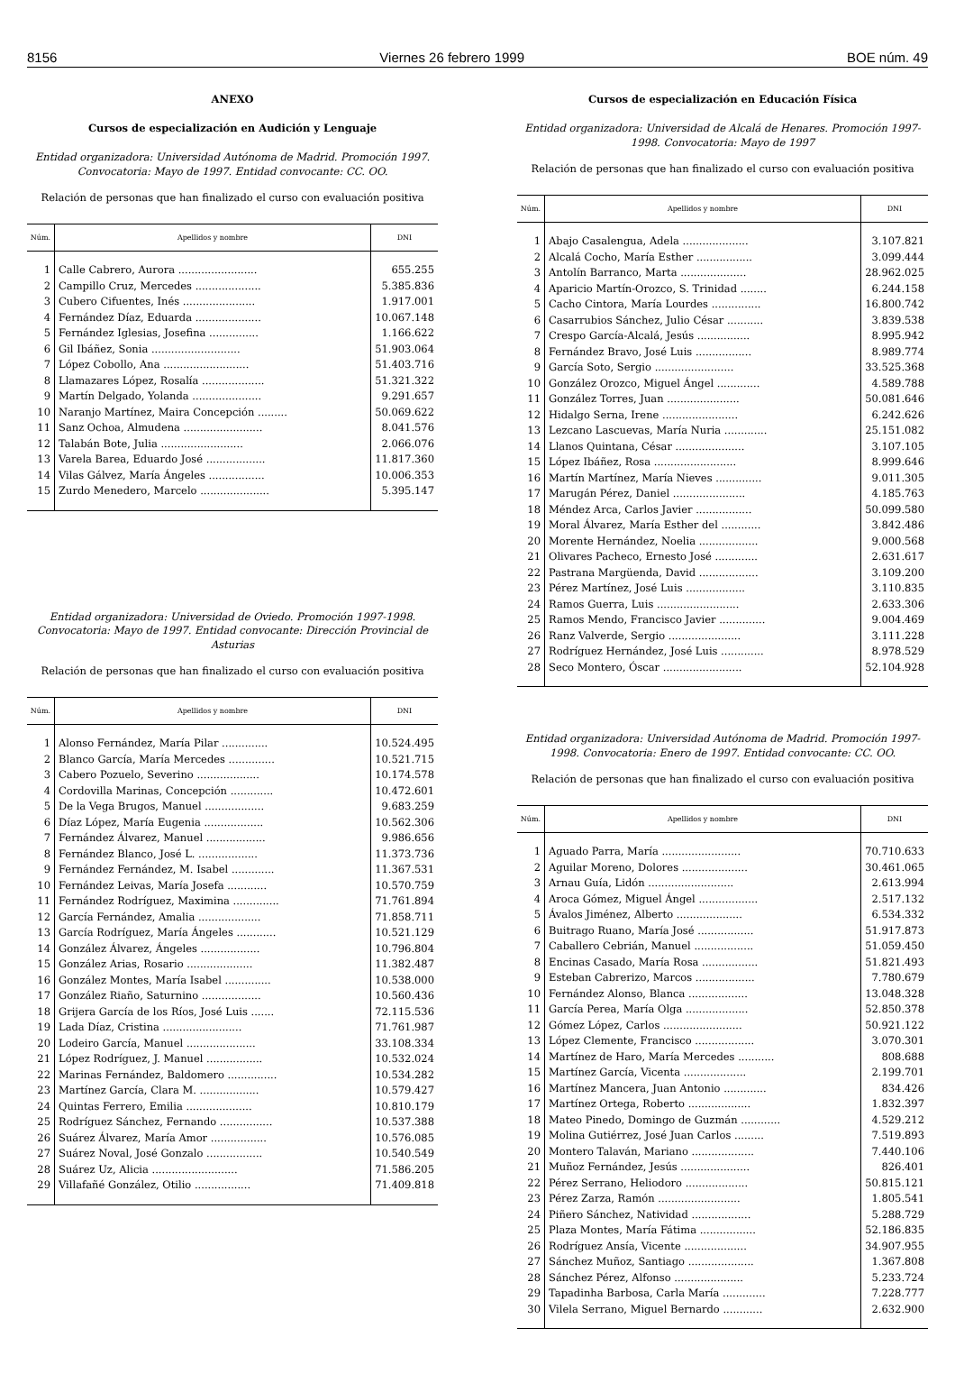8156 Viernes 26 febrero 1999 BOE núm. 49
ANEXO
Cursos de especialización en Audición y Lenguaje
Entidad organizadora: Universidad Autónoma de Madrid. Promoción 1997. Convocatoria: Mayo de 1997. Entidad convocante: CC. OO.
Relación de personas que han finalizado el curso con evaluación positiva
| Núm. | Apellidos y nombre | DNI |
| --- | --- | --- |
| 1 | Calle Cabrero, Aurora ........................ | 655.255 |
| 2 | Campillo Cruz, Mercedes .................... | 5.385.836 |
| 3 | Cubero Cifuentes, Inés ...................... | 1.917.001 |
| 4 | Fernández Díaz, Eduarda .................... | 10.067.148 |
| 5 | Fernández Iglesias, Josefina ............... | 1.166.622 |
| 6 | Gil Ibáñez, Sonia ........................... | 51.903.064 |
| 7 | López Cobollo, Ana .......................... | 51.403.716 |
| 8 | Llamazares López, Rosalía ................... | 51.321.322 |
| 9 | Martín Delgado, Yolanda ..................... | 9.291.657 |
| 10 | Naranjo Martínez, Maira Concepción ......... | 50.069.622 |
| 11 | Sanz Ochoa, Almudena ........................ | 8.041.576 |
| 12 | Talabán Bote, Julia ......................... | 2.066.076 |
| 13 | Varela Barea, Eduardo José .................. | 11.817.360 |
| 14 | Vilas Gálvez, María Ángeles ................. | 10.006.353 |
| 15 | Zurdo Menedero, Marcelo ..................... | 5.395.147 |
Entidad organizadora: Universidad de Oviedo. Promoción 1997-1998. Convocatoria: Mayo de 1997. Entidad convocante: Dirección Provincial de Asturias
Relación de personas que han finalizado el curso con evaluación positiva
| Núm. | Apellidos y nombre | DNI |
| --- | --- | --- |
| 1 | Alonso Fernández, María Pilar .............. | 10.524.495 |
| 2 | Blanco García, María Mercedes .............. | 10.521.715 |
| 3 | Cabero Pozuelo, Severino ................... | 10.174.578 |
| 4 | Cordovilla Marinas, Concepción ............. | 10.472.601 |
| 5 | De la Vega Brugos, Manuel .................. | 9.683.259 |
| 6 | Díaz López, María Eugenia .................. | 10.562.306 |
| 7 | Fernández Álvarez, Manuel .................. | 9.986.656 |
| 8 | Fernández Blanco, José L. .................. | 11.373.736 |
| 9 | Fernández Fernández, M. Isabel ............. | 11.367.531 |
| 10 | Fernández Leivas, María Josefa ............ | 10.570.759 |
| 11 | Fernández Rodríguez, Maximina .............. | 71.761.894 |
| 12 | García Fernández, Amalia ................... | 71.858.711 |
| 13 | García Rodríguez, María Ángeles ............ | 10.521.129 |
| 14 | González Álvarez, Ángeles .................. | 10.796.804 |
| 15 | González Arias, Rosario .................... | 11.382.487 |
| 16 | González Montes, María Isabel .............. | 10.538.000 |
| 17 | González Riaño, Saturnino .................. | 10.560.436 |
| 18 | Grijera García de los Ríos, José Luis ....... | 72.115.536 |
| 19 | Lada Díaz, Cristina ........................ | 71.761.987 |
| 20 | Lodeiro García, Manuel ..................... | 33.108.334 |
| 21 | López Rodríguez, J. Manuel ................. | 10.532.024 |
| 22 | Marinas Fernández, Baldomero ............... | 10.534.282 |
| 23 | Martínez García, Clara M. .................. | 10.579.427 |
| 24 | Quintas Ferrero, Emilia .................... | 10.810.179 |
| 25 | Rodríguez Sánchez, Fernando ................ | 10.537.388 |
| 26 | Suárez Álvarez, María Amor ................. | 10.576.085 |
| 27 | Suárez Noval, José Gonzalo ................. | 10.540.549 |
| 28 | Suárez Uz, Alicia .......................... | 71.586.205 |
| 29 | Villafañé González, Otilio ................. | 71.409.818 |
Cursos de especialización en Educación Física
Entidad organizadora: Universidad de Alcalá de Henares. Promoción 1997-1998. Convocatoria: Mayo de 1997
Relación de personas que han finalizado el curso con evaluación positiva
| Núm. | Apellidos y nombre | DNI |
| --- | --- | --- |
| 1 | Abajo Casalengua, Adela .................... | 3.107.821 |
| 2 | Alcalá Cocho, María Esther ................. | 3.099.444 |
| 3 | Antolín Barranco, Marta .................... | 28.962.025 |
| 4 | Aparicio Martín-Orozco, S. Trinidad ........ | 6.244.158 |
| 5 | Cacho Cintora, María Lourdes ............... | 16.800.742 |
| 6 | Casarrubios Sánchez, Julio César ........... | 3.839.538 |
| 7 | Crespo García-Alcalá, Jesús ................ | 8.995.942 |
| 8 | Fernández Bravo, José Luis ................. | 8.989.774 |
| 9 | García Soto, Sergio ........................ | 33.525.368 |
| 10 | González Orozco, Miguel Ángel ............. | 4.589.788 |
| 11 | González Torres, Juan ...................... | 50.081.646 |
| 12 | Hidalgo Serna, Irene ....................... | 6.242.626 |
| 13 | Lezcano Lascuevas, María Nuria ............. | 25.151.082 |
| 14 | Llanos Quintana, César ..................... | 3.107.105 |
| 15 | López Ibáñez, Rosa ......................... | 8.999.646 |
| 16 | Martín Martínez, María Nieves .............. | 9.011.305 |
| 17 | Marugán Pérez, Daniel ...................... | 4.185.763 |
| 18 | Méndez Arca, Carlos Javier ................. | 50.099.580 |
| 19 | Moral Álvarez, María Esther del ............ | 3.842.486 |
| 20 | Morente Hernández, Noelia .................. | 9.000.568 |
| 21 | Olivares Pacheco, Ernesto José ............. | 2.631.617 |
| 22 | Pastrana Margüenda, David .................. | 3.109.200 |
| 23 | Pérez Martínez, José Luis .................. | 3.110.835 |
| 24 | Ramos Guerra, Luis ......................... | 2.633.306 |
| 25 | Ramos Mendo, Francisco Javier .............. | 9.004.469 |
| 26 | Ranz Valverde, Sergio ...................... | 3.111.228 |
| 27 | Rodríguez Hernández, José Luis ............. | 8.978.529 |
| 28 | Seco Montero, Óscar ........................ | 52.104.928 |
Entidad organizadora: Universidad Autónoma de Madrid. Promoción 1997-1998. Convocatoria: Enero de 1997. Entidad convocante: CC. OO.
Relación de personas que han finalizado el curso con evaluación positiva
| Núm. | Apellidos y nombre | DNI |
| --- | --- | --- |
| 1 | Aguado Parra, María ........................ | 70.710.633 |
| 2 | Aguilar Moreno, Dolores .................... | 30.461.065 |
| 3 | Arnau Guía, Lidón .......................... | 2.613.994 |
| 4 | Aroca Gómez, Miguel Ángel .................. | 2.517.132 |
| 5 | Ávalos Jiménez, Alberto .................... | 6.534.332 |
| 6 | Buitrago Ruano, María José ................. | 51.917.873 |
| 7 | Caballero Cebrián, Manuel .................. | 51.059.450 |
| 8 | Encinas Casado, María Rosa ................. | 51.821.493 |
| 9 | Esteban Cabrerizo, Marcos .................. | 7.780.679 |
| 10 | Fernández Alonso, Blanca .................. | 13.048.328 |
| 11 | García Perea, María Olga ................... | 52.850.378 |
| 12 | Gómez López, Carlos ........................ | 50.921.122 |
| 13 | López Clemente, Francisco .................. | 3.070.301 |
| 14 | Martínez de Haro, María Mercedes ........... | 808.688 |
| 15 | Martínez García, Vicenta ................... | 2.199.701 |
| 16 | Martínez Mancera, Juan Antonio ............. | 834.426 |
| 17 | Martínez Ortega, Roberto ................... | 1.832.397 |
| 18 | Mateo Pinedo, Domingo de Guzmán ............ | 4.529.212 |
| 19 | Molina Gutiérrez, José Juan Carlos ......... | 7.519.893 |
| 20 | Montero Talaván, Mariano ................... | 7.440.106 |
| 21 | Muñoz Fernández, Jesús ..................... | 826.401 |
| 22 | Pérez Serrano, Heliodoro ................... | 50.815.121 |
| 23 | Pérez Zarza, Ramón ......................... | 1.805.541 |
| 24 | Piñero Sánchez, Natividad .................. | 5.288.729 |
| 25 | Plaza Montes, María Fátima ................. | 52.186.835 |
| 26 | Rodríguez Ansía, Vicente ................... | 34.907.955 |
| 27 | Sánchez Muñoz, Santiago .................... | 1.367.808 |
| 28 | Sánchez Pérez, Alfonso ..................... | 5.233.724 |
| 29 | Tapadinha Barbosa, Carla María ............. | 7.228.777 |
| 30 | Vilela Serrano, Miguel Bernardo ............ | 2.632.900 |